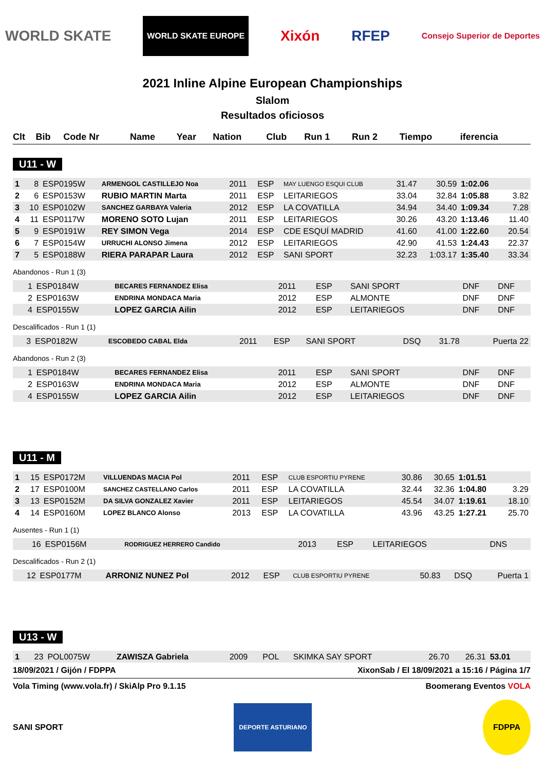WORLD SKATE WORLD SKATE EUROPE Xixón RFEP Consejo Superior de Deportes
2021 Inline Alpine European Championships
Slalom
Resultados oficiosos
| Clt | Bib | Code Nr | Name | Year | Nation | Club | Run 1 | Run 2 | Tiempo | iferencia |
| --- | --- | --- | --- | --- | --- | --- | --- | --- | --- | --- |
U11 - W
| 1 | 8 | ESP0195W | ARMENGOL CASTILLEJO Noa | 2011 | ESP | MAY LUENGO ESQUI CLUB | 31.47 | 30.59 | 1:02.06 | |
| 2 | 6 | ESP0153W | RUBIO MARTIN Marta | 2011 | ESP | LEITARIEGOS | 33.04 | 32.84 | 1:05.88 | 3.82 |
| 3 | 10 | ESP0102W | SANCHEZ GARBAYA Valeria | 2012 | ESP | LA COVATILLA | 34.94 | 34.40 | 1:09.34 | 7.28 |
| 4 | 11 | ESP0117W | MORENO SOTO Lujan | 2011 | ESP | LEITARIEGOS | 30.26 | 43.20 | 1:13.46 | 11.40 |
| 5 | 9 | ESP0191W | REY SIMON Vega | 2014 | ESP | CDE ESQUÍ MADRID | 41.60 | 41.00 | 1:22.60 | 20.54 |
| 6 | 7 | ESP0154W | URRUCHI ALONSO Jimena | 2012 | ESP | LEITARIEGOS | 42.90 | 41.53 | 1:24.43 | 22.37 |
| 7 | 5 | ESP0188W | RIERA PARAPAR Laura | 2012 | ESP | SANI SPORT | 32.23 | 1:03.17 | 1:35.40 | 33.34 |
Abandonos - Run 1 (3)
| | 1 | ESP0184W | BECARES FERNANDEZ Elisa | 2011 | ESP | SANI SPORT | DNF | DNF | | |
| | 2 | ESP0163W | ENDRINA MONDACA Maria | 2012 | ESP | ALMONTE | DNF | DNF | | |
| | 4 | ESP0155W | LOPEZ GARCIA Ailin | 2012 | ESP | LEITARIEGOS | DNF | DNF | | |
Descalificados - Run 1 (1)
| | 3 | ESP0182W | ESCOBEDO CABAL Elda | 2011 | ESP | SANI SPORT | DSQ | 31.78 | | Puerta 22 |
Abandonos - Run 2 (3)
| | 1 | ESP0184W | BECARES FERNANDEZ Elisa | 2011 | ESP | SANI SPORT | DNF | DNF | | |
| | 2 | ESP0163W | ENDRINA MONDACA Maria | 2012 | ESP | ALMONTE | DNF | DNF | | |
| | 4 | ESP0155W | LOPEZ GARCIA Ailin | 2012 | ESP | LEITARIEGOS | DNF | DNF | | |
U11 - M
| 1 | 15 | ESP0172M | VILLUENDAS MACIA Pol | 2011 | ESP | CLUB ESPORTIU PYRENE | 30.86 | 30.65 | 1:01.51 | |
| 2 | 17 | ESP0100M | SANCHEZ CASTELLANO Carlos | 2011 | ESP | LA COVATILLA | 32.44 | 32.36 | 1:04.80 | 3.29 |
| 3 | 13 | ESP0152M | DA SILVA GONZALEZ Xavier | 2011 | ESP | LEITARIEGOS | 45.54 | 34.07 | 1:19.61 | 18.10 |
| 4 | 14 | ESP0160M | LOPEZ BLANCO Alonso | 2013 | ESP | LA COVATILLA | 43.96 | 43.25 | 1:27.21 | 25.70 |
Ausentes - Run 1 (1)
| | 16 | ESP0156M | RODRIGUEZ HERRERO Candido | 2013 | ESP | LEITARIEGOS | DNS | | | |
Descalificados - Run 2 (1)
| | 12 | ESP0177M | ARRONIZ NUNEZ Pol | 2012 | ESP | CLUB ESPORTIU PYRENE | 50.83 | DSQ | | Puerta 1 |
U13 - W
| 1 | 23 | POL0075W | ZAWISZA Gabriela | 2009 | POL | SKIMKA SAY SPORT | 26.70 | 26.31 | 53.01 | |
18/09/2021 / Gijón / FDPPA XixonSab / El 18/09/2021 a 15:16 / Página 1/7
Vola Timing (www.vola.fr) / SkiAlp Pro 9.1.15 Boomerang Eventos VOLA
SANI SPORT DEPORTE ASTURIANO FDPPA